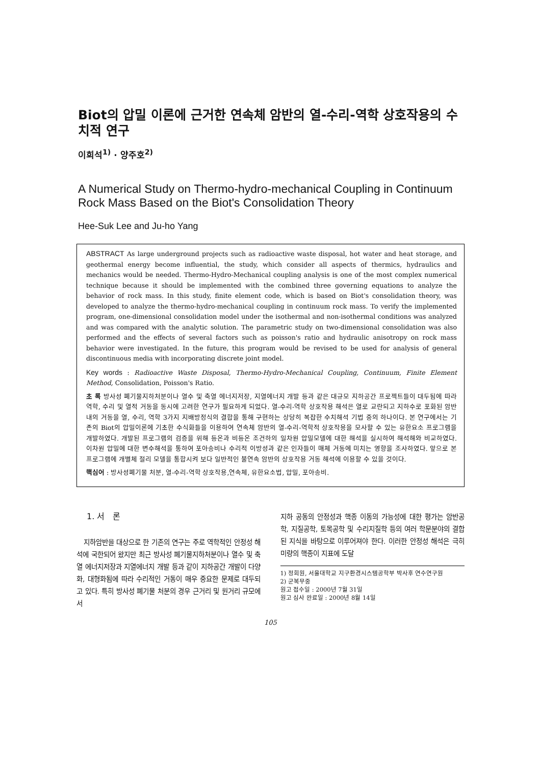Biot의 압밀 이론에 근거한 연속체 암반의 열-수리-역학 상호작용의 수치적 연구
이희석<sup>1)</sup> · 양주호<sup>2)</sup>
A Numerical Study on Thermo-hydro-mechanical Coupling in Continuum Rock Mass Based on the Biot's Consolidation Theory
Hee-Suk Lee and Ju-ho Yang
ABSTRACT As large underground projects such as radioactive waste disposal, hot water and heat storage, and geothermal energy become influential, the study, which consider all aspects of thermics, hydraulics and mechanics would be needed. Thermo-Hydro-Mechanical coupling analysis is one of the most complex numerical technique because it should be implemented with the combined three governing equations to analyze the behavior of rock mass. In this study, finite element code, which is based on Biot's consolidation theory, was developed to analyze the thermo-hydro-mechanical coupling in continuum rock mass. To verify the implemented program, one-dimensional consolidation model under the isothermal and non-isothermal conditions was analyzed and was compared with the analytic solution. The parametric study on two-dimensional consolidation was also performed and the effects of several factors such as poisson's ratio and hydraulic anisotropy on rock mass behavior were investigated. In the future, this program would be revised to be used for analysis of general discontinuous media with incorporating discrete joint model.
Key words : Radioactive Waste Disposal, Thermo-Hydro-Mechanical Coupling, Continuum, Finite Element Method, Consolidation, Poisson's Ratio.
초 록 방사성 폐기물지하처분이나 열수 및 축열 에너지저장, 지열에너지 개발 등과 같은 대규모 지하공간 프로젝트들이 대두됨에 따라 역학, 수리 및 열적 거동을 동시에 고려한 연구가 필요하게 되었다. 열-수리-역학 상호작용 해석은 열로 교란되고 지하수로 포화된 암반내의 거동을 열, 수리, 역학 3가지 지배방정식의 결합을 통해 구현하는 상당히 복잡한 수치해석 기법 중의 하나이다. 본 연구에서는 기존의 Biot의 압밀이론에 기초한 수식화들을 이용하여 연속체 암반의 열-수리-역학적 상호작용을 모사할 수 있는 유한요소 프로그램을 개발하였다. 개발된 프로그램의 검증을 위해 등온과 비등온 조건하의 일차원 압밀모델에 대한 해석을 실시하여 해석해와 비교하였다. 이차원 압밀에 대한 변수해석을 통하여 포아송비나 수리적 이방성과 같은 인자들이 매체 거동에 미치는 영향을 조사하였다. 앞으로 본 프로그램에 개별체 절리 모델을 통합시켜 보다 일반적인 불연속 암반의 상호작용 거동 해석에 이용할 수 있을 것이다.
핵심어 : 방사성폐기물 처분, 열-수리-역학 상호작용,연속체, 유한요소법, 압밀, 포아송비.
1. 서 론
지하암반을 대상으로 한 기존의 연구는 주로 역학적인 안정성 해석에 국한되어 왔지만 최근 방사성 폐기물지하처분이나 열수 및 축열 에너지저장과 지열에너지 개발 등과 같이 지하공간 개발이 다양화, 대형화됨에 따라 수리적인 거동이 매우 중요한 문제로 대두되고 있다. 특히 방사성 폐기물 처분의 경우 근거리 및 원거리 규모에서
지하 공동의 안정성과 핵종 이동의 가능성에 대한 평가는 암반공학, 지질공학, 토목공학 및 수리지질학 등의 여러 학문분야의 결합된 지식을 바탕으로 이루어져야 한다. 이러한 안정성 해석은 극히 미량의 핵종이 지표에 도달
1) 정회원, 서울대학교 지구환경시스템공학부 박사후 연수연구원
2) 군복무중
원고 접수일 : 2000년 7월 31일
원고 심사 완료일 : 2000년 8월 14일
105